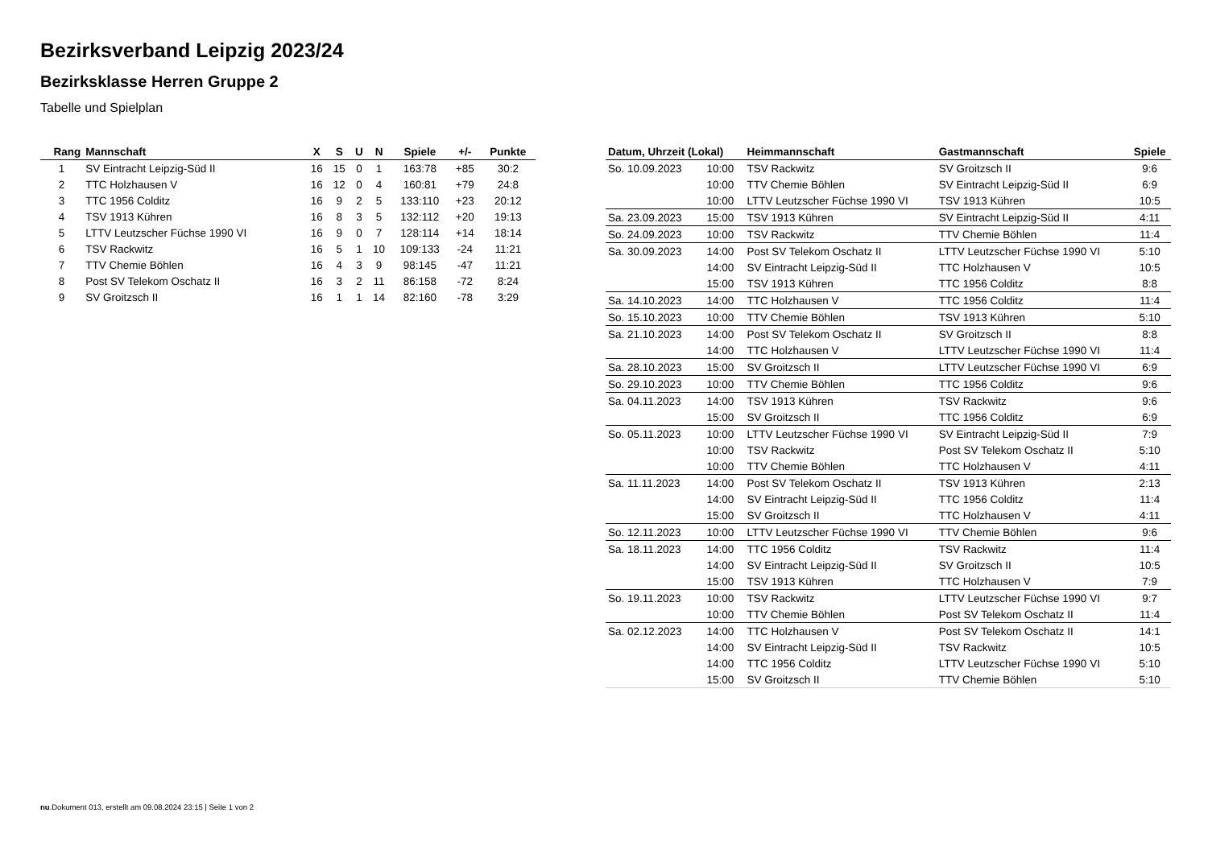Bezirksverband Leipzig 2023/24
Bezirksklasse Herren Gruppe 2
Tabelle und Spielplan
| Rang | Mannschaft | X | S | U | N | Spiele | +/- | Punkte |
| --- | --- | --- | --- | --- | --- | --- | --- | --- |
| 1 | SV Eintracht Leipzig-Süd II | 16 | 15 | 0 | 1 | 163:78 | +85 | 30:2 |
| 2 | TTC Holzhausen V | 16 | 12 | 0 | 4 | 160:81 | +79 | 24:8 |
| 3 | TTC 1956 Colditz | 16 | 9 | 2 | 5 | 133:110 | +23 | 20:12 |
| 4 | TSV 1913 Kühren | 16 | 8 | 3 | 5 | 132:112 | +20 | 19:13 |
| 5 | LTTV Leutzscher Füchse 1990 VI | 16 | 9 | 0 | 7 | 128:114 | +14 | 18:14 |
| 6 | TSV Rackwitz | 16 | 5 | 1 | 10 | 109:133 | -24 | 11:21 |
| 7 | TTV Chemie Böhlen | 16 | 4 | 3 | 9 | 98:145 | -47 | 11:21 |
| 8 | Post SV Telekom Oschatz II | 16 | 3 | 2 | 11 | 86:158 | -72 | 8:24 |
| 9 | SV Groitzsch II | 16 | 1 | 1 | 14 | 82:160 | -78 | 3:29 |
| Datum, Uhrzeit (Lokal) | | Heimmannschaft | Gastmannschaft | Spiele |
| --- | --- | --- | --- | --- |
| So. 10.09.2023 | 10:00 | TSV Rackwitz | SV Groitzsch II | 9:6 |
| | 10:00 | TTV Chemie Böhlen | SV Eintracht Leipzig-Süd II | 6:9 |
| | 10:00 | LTTV Leutzscher Füchse 1990 VI | TSV 1913 Kühren | 10:5 |
| Sa. 23.09.2023 | 15:00 | TSV 1913 Kühren | SV Eintracht Leipzig-Süd II | 4:11 |
| So. 24.09.2023 | 10:00 | TSV Rackwitz | TTV Chemie Böhlen | 11:4 |
| Sa. 30.09.2023 | 14:00 | Post SV Telekom Oschatz II | LTTV Leutzscher Füchse 1990 VI | 5:10 |
| | 14:00 | SV Eintracht Leipzig-Süd II | TTC Holzhausen V | 10:5 |
| | 15:00 | TSV 1913 Kühren | TTC 1956 Colditz | 8:8 |
| Sa. 14.10.2023 | 14:00 | TTC Holzhausen V | TTC 1956 Colditz | 11:4 |
| So. 15.10.2023 | 10:00 | TTV Chemie Böhlen | TSV 1913 Kühren | 5:10 |
| Sa. 21.10.2023 | 14:00 | Post SV Telekom Oschatz II | SV Groitzsch II | 8:8 |
| | 14:00 | TTC Holzhausen V | LTTV Leutzscher Füchse 1990 VI | 11:4 |
| Sa. 28.10.2023 | 15:00 | SV Groitzsch II | LTTV Leutzscher Füchse 1990 VI | 6:9 |
| So. 29.10.2023 | 10:00 | TTV Chemie Böhlen | TTC 1956 Colditz | 9:6 |
| Sa. 04.11.2023 | 14:00 | TSV 1913 Kühren | TSV Rackwitz | 9:6 |
| | 15:00 | SV Groitzsch II | TTC 1956 Colditz | 6:9 |
| So. 05.11.2023 | 10:00 | LTTV Leutzscher Füchse 1990 VI | SV Eintracht Leipzig-Süd II | 7:9 |
| | 10:00 | TSV Rackwitz | Post SV Telekom Oschatz II | 5:10 |
| | 10:00 | TTV Chemie Böhlen | TTC Holzhausen V | 4:11 |
| Sa. 11.11.2023 | 14:00 | Post SV Telekom Oschatz II | TSV 1913 Kühren | 2:13 |
| | 14:00 | SV Eintracht Leipzig-Süd II | TTC 1956 Colditz | 11:4 |
| | 15:00 | SV Groitzsch II | TTC Holzhausen V | 4:11 |
| So. 12.11.2023 | 10:00 | LTTV Leutzscher Füchse 1990 VI | TTV Chemie Böhlen | 9:6 |
| Sa. 18.11.2023 | 14:00 | TTC 1956 Colditz | TSV Rackwitz | 11:4 |
| | 14:00 | SV Eintracht Leipzig-Süd II | SV Groitzsch II | 10:5 |
| | 15:00 | TSV 1913 Kühren | TTC Holzhausen V | 7:9 |
| So. 19.11.2023 | 10:00 | TSV Rackwitz | LTTV Leutzscher Füchse 1990 VI | 9:7 |
| | 10:00 | TTV Chemie Böhlen | Post SV Telekom Oschatz II | 11:4 |
| Sa. 02.12.2023 | 14:00 | TTC Holzhausen V | Post SV Telekom Oschatz II | 14:1 |
| | 14:00 | SV Eintracht Leipzig-Süd II | TSV Rackwitz | 10:5 |
| | 14:00 | TTC 1956 Colditz | LTTV Leutzscher Füchse 1990 VI | 5:10 |
| | 15:00 | SV Groitzsch II | TTV Chemie Böhlen | 5:10 |
nu.Dokument 013, erstellt am 09.08.2024 23:15 | Seite 1 von 2